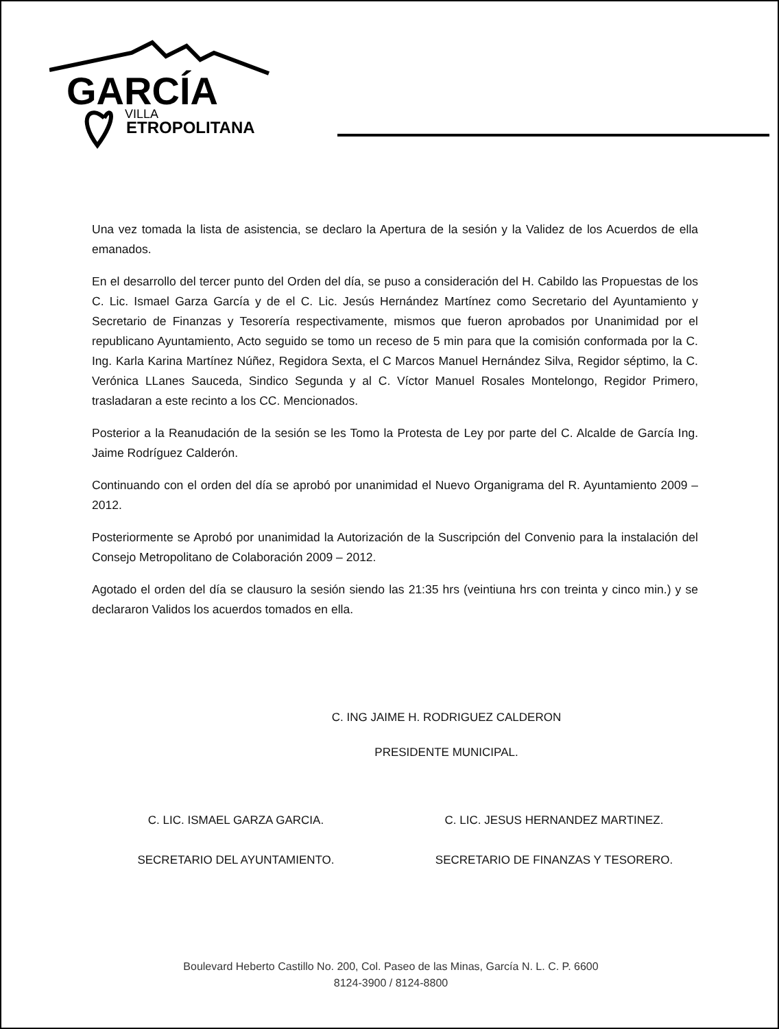GARCÍA
VILLA
ETROPOLITANA
Una vez tomada la lista de asistencia, se declaro la Apertura de la sesión y la Validez de los Acuerdos de ella emanados.
En el desarrollo del tercer punto del Orden del día, se puso a consideración del H. Cabildo las Propuestas de los C. Lic. Ismael Garza García y de el C. Lic. Jesús Hernández Martínez como Secretario del Ayuntamiento y Secretario de Finanzas y Tesorería respectivamente, mismos que fueron aprobados por Unanimidad por el republicano Ayuntamiento, Acto seguido se tomo un receso de 5 min para que la comisión conformada por la C. Ing. Karla Karina Martínez Núñez, Regidora Sexta, el C Marcos Manuel Hernández Silva, Regidor séptimo, la C. Verónica LLanes Sauceda, Sindico Segunda y al C. Víctor Manuel Rosales Montelongo, Regidor Primero, trasladaran a este recinto a los CC. Mencionados.
Posterior a la Reanudación de la sesión se les Tomo la Protesta de Ley por parte del C. Alcalde de García Ing. Jaime Rodríguez Calderón.
Continuando con el orden del día se aprobó por unanimidad el Nuevo Organigrama del R. Ayuntamiento 2009 – 2012.
Posteriormente se Aprobó por unanimidad la Autorización de la Suscripción del Convenio para la instalación del Consejo Metropolitano de Colaboración 2009 – 2012.
Agotado el orden del día se clausuro la sesión siendo las 21:35 hrs (veintiuna hrs con treinta y cinco min.) y se declararon Validos los acuerdos tomados en ella.
C. ING JAIME H. RODRIGUEZ CALDERON
PRESIDENTE MUNICIPAL.
C. LIC. ISMAEL GARZA GARCIA.
SECRETARIO DEL AYUNTAMIENTO.
C. LIC. JESUS HERNANDEZ MARTINEZ.
SECRETARIO DE FINANZAS Y TESORERO.
Boulevard Heberto Castillo No. 200, Col. Paseo de las Minas, García N. L. C. P. 6600
8124-3900 / 8124-8800